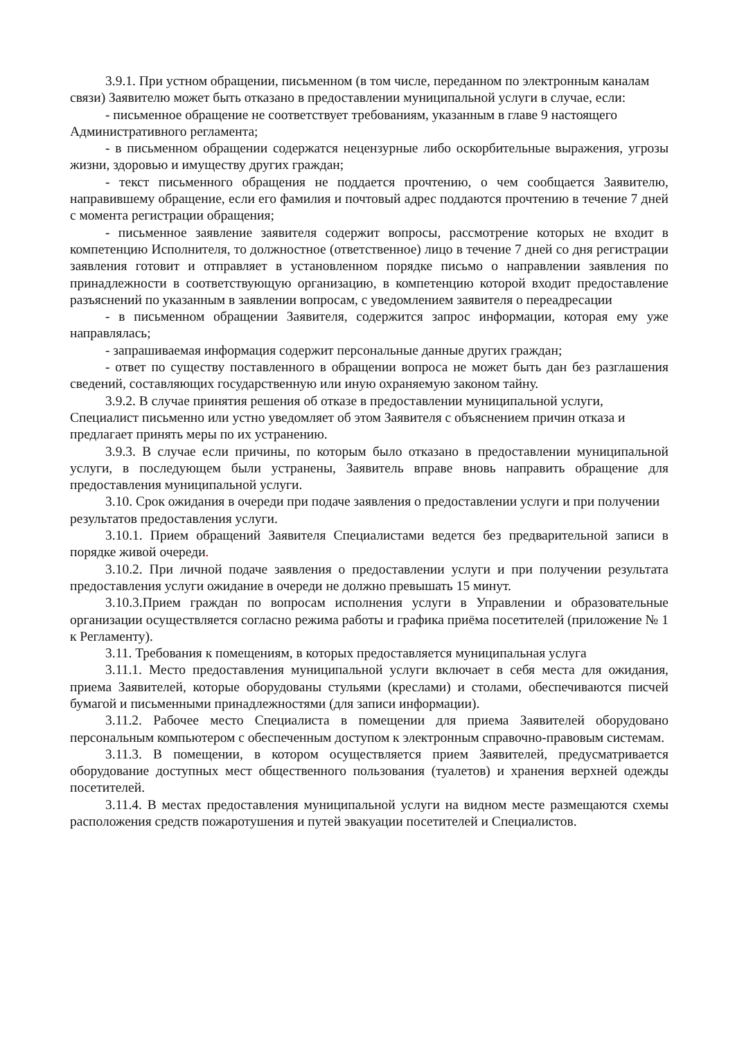3.9.1. При устном обращении, письменном (в том числе, переданном по электронным каналам связи) Заявителю может быть отказано в предоставлении муниципальной услуги в случае, если:
- письменное обращение не соответствует требованиям, указанным в главе 9 настоящего Административного регламента;
- в письменном обращении содержатся нецензурные либо оскорбительные выражения, угрозы жизни, здоровью и имуществу других граждан;
- текст письменного обращения не поддается прочтению, о чем сообщается Заявителю, направившему обращение, если его фамилия и почтовый адрес поддаются прочтению в течение 7 дней с момента регистрации обращения;
- письменное заявление заявителя содержит вопросы, рассмотрение которых не входит в компетенцию Исполнителя, то должностное (ответственное) лицо в течение 7 дней со дня регистрации заявления готовит и отправляет в установленном порядке письмо о направлении заявления по принадлежности в соответствующую организацию, в компетенцию которой входит предоставление разъяснений по указанным в заявлении вопросам, с уведомлением заявителя о переадресации
- в письменном обращении Заявителя, содержится запрос информации, которая ему уже направлялась;
- запрашиваемая информация содержит персональные данные других граждан;
- ответ по существу поставленного в обращении вопроса не может быть дан без разглашения сведений, составляющих государственную или иную охраняемую законом тайну.
3.9.2. В случае принятия решения об отказе в предоставлении муниципальной услуги, Специалист письменно или устно уведомляет об этом Заявителя с объяснением причин отказа и предлагает принять меры по их устранению.
3.9.3. В случае если причины, по которым было отказано в предоставлении муниципальной услуги, в последующем были устранены, Заявитель вправе вновь направить обращение для предоставления муниципальной услуги.
3.10. Срок ожидания в очереди при подаче заявления о предоставлении услуги и при получении результатов предоставления услуги.
3.10.1. Прием обращений Заявителя Специалистами ведется без предварительной записи в порядке живой очереди.
3.10.2. При личной подаче заявления о предоставлении услуги и при получении результата предоставления услуги ожидание в очереди не должно превышать 15 минут.
3.10.3.Прием граждан по вопросам исполнения услуги в Управлении и образовательные организации осуществляется согласно режима работы и графика приёма посетителей (приложение № 1 к Регламенту).
3.11. Требования к помещениям, в которых предоставляется муниципальная услуга
3.11.1. Место предоставления муниципальной услуги включает в себя места для ожидания, приема Заявителей, которые оборудованы стульями (креслами) и столами, обеспечиваются писчей бумагой и письменными принадлежностями (для записи информации).
3.11.2. Рабочее место Специалиста в помещении для приема Заявителей оборудовано персональным компьютером с обеспеченным доступом к электронным справочно-правовым системам.
3.11.3. В помещении, в котором осуществляется прием Заявителей, предусматривается оборудование доступных мест общественного пользования (туалетов) и хранения верхней одежды посетителей.
3.11.4. В местах предоставления муниципальной услуги на видном месте размещаются схемы расположения средств пожаротушения и путей эвакуации посетителей и Специалистов.